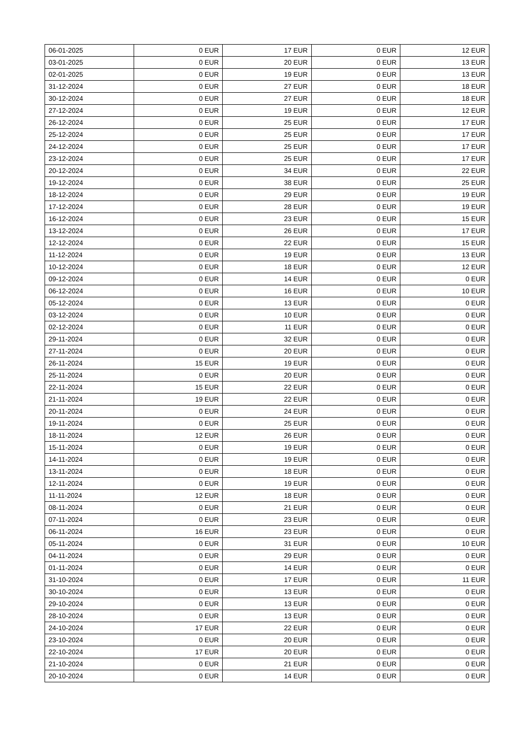| 06-01-2025 | 0 EUR | 17 EUR | 0 EUR | 12 EUR |
| 03-01-2025 | 0 EUR | 20 EUR | 0 EUR | 13 EUR |
| 02-01-2025 | 0 EUR | 19 EUR | 0 EUR | 13 EUR |
| 31-12-2024 | 0 EUR | 27 EUR | 0 EUR | 18 EUR |
| 30-12-2024 | 0 EUR | 27 EUR | 0 EUR | 18 EUR |
| 27-12-2024 | 0 EUR | 19 EUR | 0 EUR | 12 EUR |
| 26-12-2024 | 0 EUR | 25 EUR | 0 EUR | 17 EUR |
| 25-12-2024 | 0 EUR | 25 EUR | 0 EUR | 17 EUR |
| 24-12-2024 | 0 EUR | 25 EUR | 0 EUR | 17 EUR |
| 23-12-2024 | 0 EUR | 25 EUR | 0 EUR | 17 EUR |
| 20-12-2024 | 0 EUR | 34 EUR | 0 EUR | 22 EUR |
| 19-12-2024 | 0 EUR | 38 EUR | 0 EUR | 25 EUR |
| 18-12-2024 | 0 EUR | 29 EUR | 0 EUR | 19 EUR |
| 17-12-2024 | 0 EUR | 28 EUR | 0 EUR | 19 EUR |
| 16-12-2024 | 0 EUR | 23 EUR | 0 EUR | 15 EUR |
| 13-12-2024 | 0 EUR | 26 EUR | 0 EUR | 17 EUR |
| 12-12-2024 | 0 EUR | 22 EUR | 0 EUR | 15 EUR |
| 11-12-2024 | 0 EUR | 19 EUR | 0 EUR | 13 EUR |
| 10-12-2024 | 0 EUR | 18 EUR | 0 EUR | 12 EUR |
| 09-12-2024 | 0 EUR | 14 EUR | 0 EUR | 0 EUR |
| 06-12-2024 | 0 EUR | 16 EUR | 0 EUR | 10 EUR |
| 05-12-2024 | 0 EUR | 13 EUR | 0 EUR | 0 EUR |
| 03-12-2024 | 0 EUR | 10 EUR | 0 EUR | 0 EUR |
| 02-12-2024 | 0 EUR | 11 EUR | 0 EUR | 0 EUR |
| 29-11-2024 | 0 EUR | 32 EUR | 0 EUR | 0 EUR |
| 27-11-2024 | 0 EUR | 20 EUR | 0 EUR | 0 EUR |
| 26-11-2024 | 15 EUR | 19 EUR | 0 EUR | 0 EUR |
| 25-11-2024 | 0 EUR | 20 EUR | 0 EUR | 0 EUR |
| 22-11-2024 | 15 EUR | 22 EUR | 0 EUR | 0 EUR |
| 21-11-2024 | 19 EUR | 22 EUR | 0 EUR | 0 EUR |
| 20-11-2024 | 0 EUR | 24 EUR | 0 EUR | 0 EUR |
| 19-11-2024 | 0 EUR | 25 EUR | 0 EUR | 0 EUR |
| 18-11-2024 | 12 EUR | 26 EUR | 0 EUR | 0 EUR |
| 15-11-2024 | 0 EUR | 19 EUR | 0 EUR | 0 EUR |
| 14-11-2024 | 0 EUR | 19 EUR | 0 EUR | 0 EUR |
| 13-11-2024 | 0 EUR | 18 EUR | 0 EUR | 0 EUR |
| 12-11-2024 | 0 EUR | 19 EUR | 0 EUR | 0 EUR |
| 11-11-2024 | 12 EUR | 18 EUR | 0 EUR | 0 EUR |
| 08-11-2024 | 0 EUR | 21 EUR | 0 EUR | 0 EUR |
| 07-11-2024 | 0 EUR | 23 EUR | 0 EUR | 0 EUR |
| 06-11-2024 | 16 EUR | 23 EUR | 0 EUR | 0 EUR |
| 05-11-2024 | 0 EUR | 31 EUR | 0 EUR | 10 EUR |
| 04-11-2024 | 0 EUR | 29 EUR | 0 EUR | 0 EUR |
| 01-11-2024 | 0 EUR | 14 EUR | 0 EUR | 0 EUR |
| 31-10-2024 | 0 EUR | 17 EUR | 0 EUR | 11 EUR |
| 30-10-2024 | 0 EUR | 13 EUR | 0 EUR | 0 EUR |
| 29-10-2024 | 0 EUR | 13 EUR | 0 EUR | 0 EUR |
| 28-10-2024 | 0 EUR | 13 EUR | 0 EUR | 0 EUR |
| 24-10-2024 | 17 EUR | 22 EUR | 0 EUR | 0 EUR |
| 23-10-2024 | 0 EUR | 20 EUR | 0 EUR | 0 EUR |
| 22-10-2024 | 17 EUR | 20 EUR | 0 EUR | 0 EUR |
| 21-10-2024 | 0 EUR | 21 EUR | 0 EUR | 0 EUR |
| 20-10-2024 | 0 EUR | 14 EUR | 0 EUR | 0 EUR |